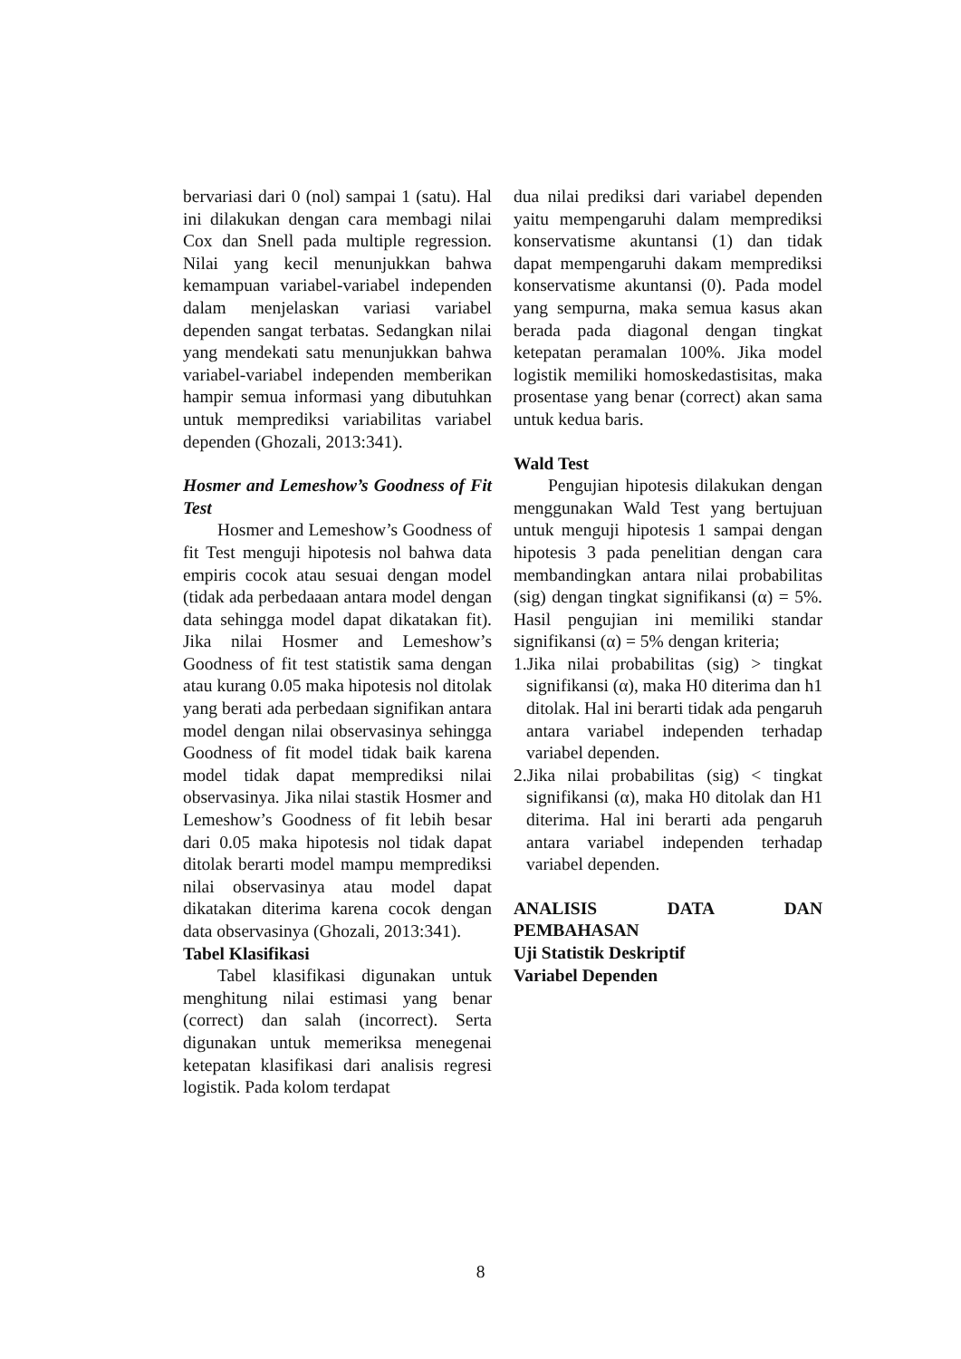bervariasi dari 0 (nol) sampai 1 (satu). Hal ini dilakukan dengan cara membagi nilai Cox dan Snell pada multiple regression. Nilai yang kecil menunjukkan bahwa kemampuan variabel-variabel independen dalam menjelaskan variasi variabel dependen sangat terbatas. Sedangkan nilai yang mendekati satu menunjukkan bahwa variabel-variabel independen memberikan hampir semua informasi yang dibutuhkan untuk memprediksi variabilitas variabel dependen (Ghozali, 2013:341).
Hosmer and Lemeshow’s Goodness of Fit Test
Hosmer and Lemeshow’s Goodness of fit Test menguji hipotesis nol bahwa data empiris cocok atau sesuai dengan model (tidak ada perbedaaan antara model dengan data sehingga model dapat dikatakan fit). Jika nilai Hosmer and Lemeshow’s Goodness of fit test statistik sama dengan atau kurang 0.05 maka hipotesis nol ditolak yang berati ada perbedaan signifikan antara model dengan nilai observasinya sehingga Goodness of fit model tidak baik karena model tidak dapat memprediksi nilai observasinya. Jika nilai stastik Hosmer and Lemeshow’s Goodness of fit lebih besar dari 0.05 maka hipotesis nol tidak dapat ditolak berarti model mampu memprediksi nilai observasinya atau model dapat dikatakan diterima karena cocok dengan data observasinya (Ghozali, 2013:341).
Tabel Klasifikasi
Tabel klasifikasi digunakan untuk menghitung nilai estimasi yang benar (correct) dan salah (incorrect). Serta digunakan untuk memeriksa menegenai ketepatan klasifikasi dari analisis regresi logistik. Pada kolom terdapat
dua nilai prediksi dari variabel dependen yaitu mempengaruhi dalam memprediksi konservatisme akuntansi (1) dan tidak dapat mempengaruhi dakam memprediksi konservatisme akuntansi (0). Pada model yang sempurna, maka semua kasus akan berada pada diagonal dengan tingkat ketepatan peramalan 100%. Jika model logistik memiliki homoskedastisitas, maka prosentase yang benar (correct) akan sama untuk kedua baris.
Wald Test
Pengujian hipotesis dilakukan dengan menggunakan Wald Test yang bertujuan untuk menguji hipotesis 1 sampai dengan hipotesis 3 pada penelitian dengan cara membandingkan antara nilai probabilitas (sig) dengan tingkat signifikansi (α) = 5%. Hasil pengujian ini memiliki standar signifikansi (α) = 5% dengan kriteria;
1.Jika nilai probabilitas (sig) > tingkat signifikansi (α), maka H0 diterima dan h1 ditolak. Hal ini berarti tidak ada pengaruh antara variabel independen terhadap variabel dependen.
2.Jika nilai probabilitas (sig) < tingkat signifikansi (α), maka H0 ditolak dan H1 diterima. Hal ini berarti ada pengaruh antara variabel independen terhadap variabel dependen.
ANALISIS DATA DAN
PEMBAHASAN
Uji Statistik Deskriptif
Variabel Dependen
8